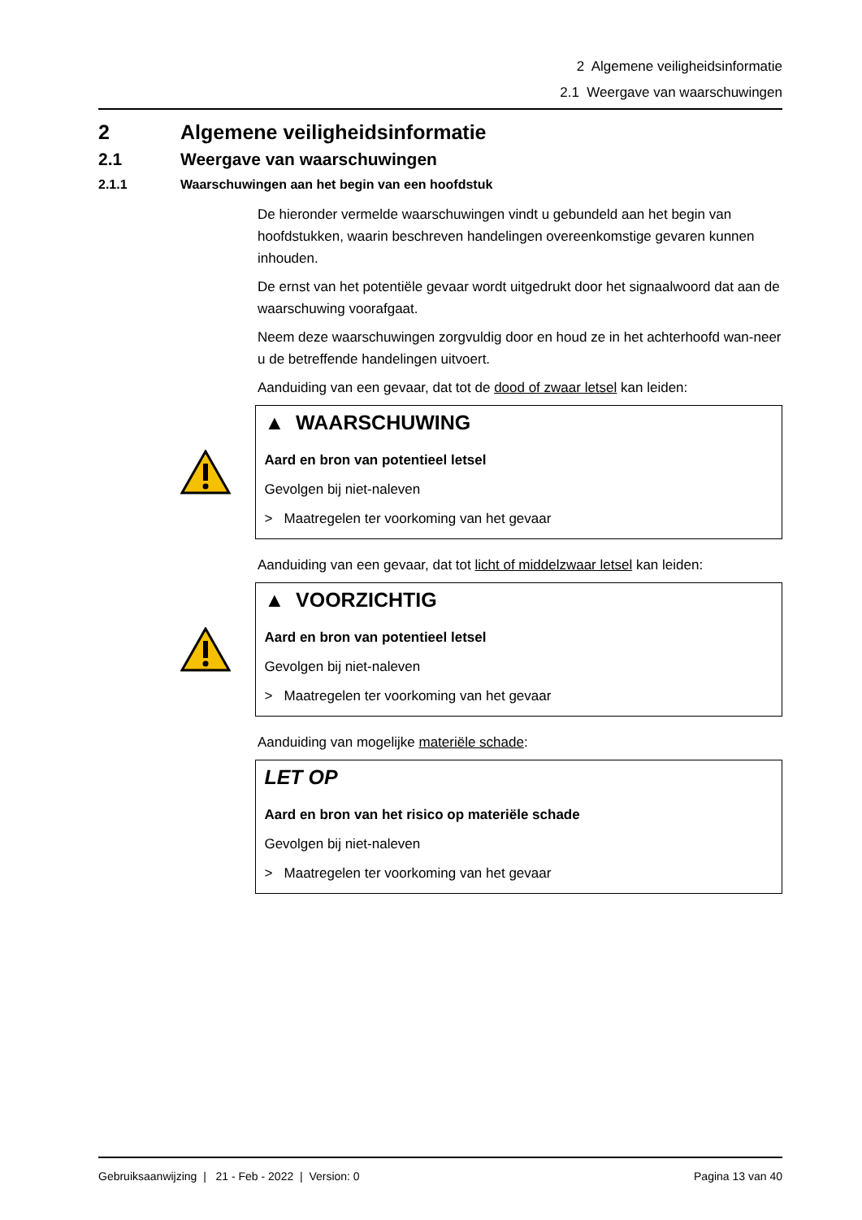2 Algemene veiligheidsinformatie
2.1 Weergave van waarschuwingen
2 Algemene veiligheidsinformatie
2.1 Weergave van waarschuwingen
2.1.1 Waarschuwingen aan het begin van een hoofdstuk
De hieronder vermelde waarschuwingen vindt u gebundeld aan het begin van hoofdstukken, waarin beschreven handelingen overeenkomstige gevaren kunnen inhouden.
De ernst van het potentiële gevaar wordt uitgedrukt door het signaalwoord dat aan de waarschuwing voorafgaat.
Neem deze waarschuwingen zorgvuldig door en houd ze in het achterhoofd wan-neer u de betreffende handelingen uitvoert.
Aanduiding van een gevaar, dat tot de dood of zwaar letsel kan leiden:
▲ WAARSCHUWING
Aard en bron van potentieel letsel
Gevolgen bij niet-naleven
> Maatregelen ter voorkoming van het gevaar
Aanduiding van een gevaar, dat tot licht of middelzwaar letsel kan leiden:
▲ VOORZICHTIG
Aard en bron van potentieel letsel
Gevolgen bij niet-naleven
> Maatregelen ter voorkoming van het gevaar
Aanduiding van mogelijke materiële schade:
LET OP
Aard en bron van het risico op materiële schade
Gevolgen bij niet-naleven
> Maatregelen ter voorkoming van het gevaar
Gebruiksaanwijzing | 21 - Feb - 2022 | Version: 0 Pagina 13 van 40